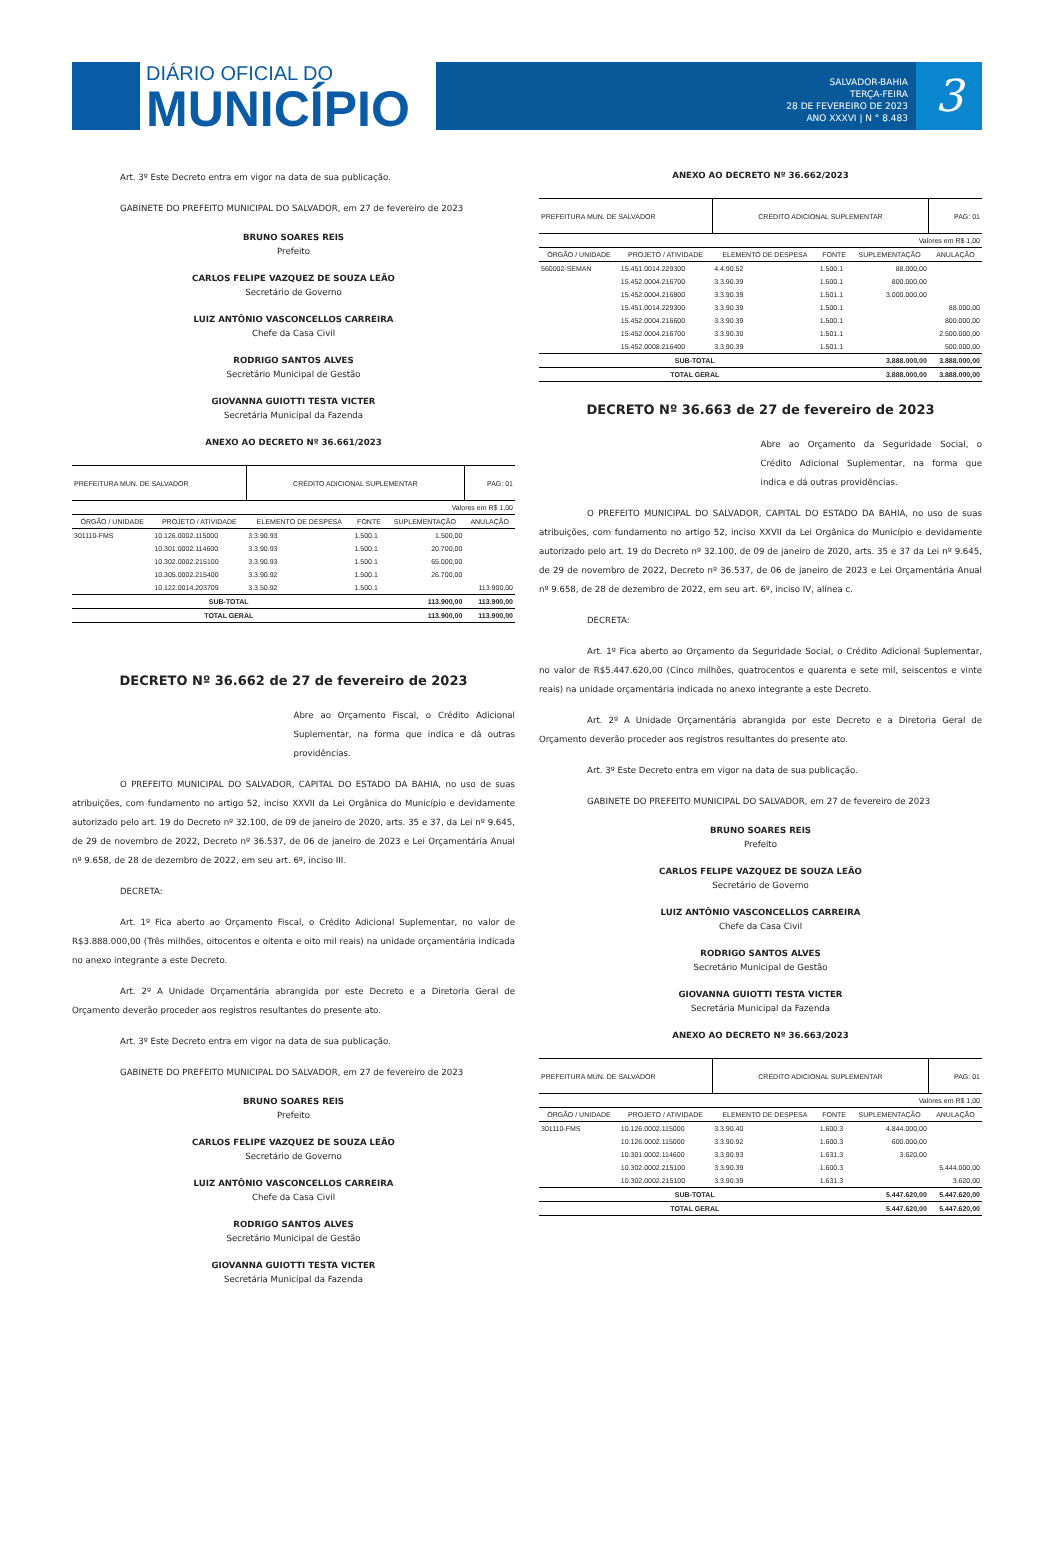DIÁRIO OFICIAL DO
MUNICÍPIO
SALVADOR-BAHIA
TERÇA-FEIRA
28 DE FEVEREIRO DE 2023
ANO XXXVI | N ° 8.483
3
Art. 3º Este Decreto entra em vigor na data de sua publicação.
GABINETE DO PREFEITO MUNICIPAL DO SALVADOR, em 27 de fevereiro de 2023
BRUNO SOARES REIS
Prefeito
CARLOS FELIPE VAZQUEZ DE SOUZA LEÃO
Secretário de Governo
LUIZ ANTÔNIO VASCONCELLOS CARREIRA
Chefe da Casa Civil
RODRIGO SANTOS ALVES
Secretário Municipal de Gestão
GIOVANNA GUIOTTI TESTA VICTER
Secretária Municipal da Fazenda
ANEXO AO DECRETO Nº 36.661/2023
| PREFEITURA MUN. DE SALVADOR | | CRÉDITO ADICIONAL SUPLEMENTAR | | | PAG: 01 |
| Valores em R$ 1,00 | | | | | |
| ÓRGÃO / UNIDADE | PROJETO / ATIVIDADE | ELEMENTO DE DESPESA | FONTE | SUPLEMENTAÇÃO | ANULAÇÃO |
| 301110-FMS | 10.126.0002.115000 | 3.3.90.93 | 1.500.1 | 1.500,00 | |
| | 10.301.0002.114600 | 3.3.90.93 | 1.500.1 | 20.700,00 | |
| | 10.302.0002.215100 | 3.3.90.93 | 1.500.1 | 65.000,00 | |
| | 10.305.0002.215400 | 3.3.90.92 | 1.500.1 | 26.700,00 | |
| | 10.122.0014.203709 | 3.3.50.92 | 1.500.1 | | 113.900,00 |
| SUB-TOTAL | | | | 113.900,00 | 113.900,00 |
| TOTAL GERAL | | | | 113.900,00 | 113.900,00 |
DECRETO Nº 36.662 de 27 de fevereiro de 2023
Abre ao Orçamento Fiscal, o Crédito Adicional Suplementar, na forma que indica e dá outras providências.
O PREFEITO MUNICIPAL DO SALVADOR, CAPITAL DO ESTADO DA BAHIA, no uso de suas atribuições, com fundamento no artigo 52, inciso XXVII da Lei Orgânica do Município e devidamente autorizado pelo art. 19 do Decreto nº 32.100, de 09 de janeiro de 2020, arts. 35 e 37, da Lei nº 9.645, de 29 de novembro de 2022, Decreto nº 36.537, de 06 de janeiro de 2023 e Lei Orçamentária Anual nº 9.658, de 28 de dezembro de 2022, em seu art. 6º, inciso III.
DECRETA:
Art. 1º Fica aberto ao Orçamento Fiscal, o Crédito Adicional Suplementar, no valor de R$3.888.000,00 (Três milhões, oitocentos e oitenta e oito mil reais) na unidade orçamentária indicada no anexo integrante a este Decreto.
Art. 2º A Unidade Orçamentária abrangida por este Decreto e a Diretoria Geral de Orçamento deverão proceder aos registros resultantes do presente ato.
Art. 3º Este Decreto entra em vigor na data de sua publicação.
GABINETE DO PREFEITO MUNICIPAL DO SALVADOR, em 27 de fevereiro de 2023
BRUNO SOARES REIS
Prefeito
CARLOS FELIPE VAZQUEZ DE SOUZA LEÃO
Secretário de Governo
LUIZ ANTÔNIO VASCONCELLOS CARREIRA
Chefe da Casa Civil
RODRIGO SANTOS ALVES
Secretário Municipal de Gestão
GIOVANNA GUIOTTI TESTA VICTER
Secretária Municipal da Fazenda
ANEXO AO DECRETO Nº 36.662/2023
| PREFEITURA MUN. DE SALVADOR | | CRÉDITO ADICIONAL SUPLEMENTAR | | | PAG: 01 |
| Valores em R$ 1,00 | | | | | |
| ÓRGÃO / UNIDADE | PROJETO / ATIVIDADE | ELEMENTO DE DESPESA | FONTE | SUPLEMENTAÇÃO | ANULAÇÃO |
| 560002-SEMAN | 15.451.0014.229300 | 4.4.90.52 | 1.500.1 | 88.000,00 | |
| | 15.452.0004.216700 | 3.3.90.39 | 1.500.1 | 800.000,00 | |
| | 15.452.0004.216800 | 3.3.90.39 | 1.501.1 | 3.000.000,00 | |
| | 15.451.0014.229300 | 3.3.90.39 | 1.500.1 | | 88.000,00 |
| | 15.452.0004.216600 | 3.3.90.39 | 1.500.1 | | 800.000,00 |
| | 15.452.0004.216700 | 3.3.90.30 | 1.501.1 | | 2.500.000,00 |
| | 15.452.0008.216400 | 3.3.90.39 | 1.501.1 | | 500.000,00 |
| SUB-TOTAL | | | | 3.888.000,00 | 3.888.000,00 |
| TOTAL GERAL | | | | 3.888.000,00 | 3.888.000,00 |
DECRETO Nº 36.663 de 27 de fevereiro de 2023
Abre ao Orçamento da Seguridade Social, o Crédito Adicional Suplementar, na forma que indica e dá outras providências.
O PREFEITO MUNICIPAL DO SALVADOR, CAPITAL DO ESTADO DA BAHIA, no uso de suas atribuições, com fundamento no artigo 52, inciso XXVII da Lei Orgânica do Município e devidamente autorizado pelo art. 19 do Decreto nº 32.100, de 09 de janeiro de 2020, arts. 35 e 37 da Lei nº 9.645, de 29 de novembro de 2022, Decreto nº 36.537, de 06 de janeiro de 2023 e Lei Orçamentária Anual nº 9.658, de 28 de dezembro de 2022, em seu art. 6º, inciso IV, alínea c.
DECRETA:
Art. 1º Fica aberto ao Orçamento da Seguridade Social, o Crédito Adicional Suplementar, no valor de R$5.447.620,00 (Cinco milhões, quatrocentos e quarenta e sete mil, seiscentos e vinte reais) na unidade orçamentária indicada no anexo integrante a este Decreto.
Art. 2º A Unidade Orçamentária abrangida por este Decreto e a Diretoria Geral de Orçamento deverão proceder aos registros resultantes do presente ato.
Art. 3º Este Decreto entra em vigor na data de sua publicação.
GABINETE DO PREFEITO MUNICIPAL DO SALVADOR, em 27 de fevereiro de 2023
BRUNO SOARES REIS
Prefeito
CARLOS FELIPE VAZQUEZ DE SOUZA LEÃO
Secretário de Governo
LUIZ ANTÔNIO VASCONCELLOS CARREIRA
Chefe da Casa Civil
RODRIGO SANTOS ALVES
Secretário Municipal de Gestão
GIOVANNA GUIOTTI TESTA VICTER
Secretária Municipal da Fazenda
ANEXO AO DECRETO Nº 36.663/2023
| PREFEITURA MUN. DE SALVADOR | | CRÉDITO ADICIONAL SUPLEMENTAR | | | PAG: 01 |
| Valores em R$ 1,00 | | | | | |
| ÓRGÃO / UNIDADE | PROJETO / ATIVIDADE | ELEMENTO DE DESPESA | FONTE | SUPLEMENTAÇÃO | ANULAÇÃO |
| 301110-FMS | 10.126.0002.115000 | 3.3.90.40 | 1.600.3 | 4.844.000,00 | |
| | 10.126.0002.115000 | 3.3.90.92 | 1.600.3 | 600.000,00 | |
| | 10.301.0002.114600 | 3.3.90.93 | 1.631.3 | 3.620,00 | |
| | 10.302.0002.215100 | 3.3.90.39 | 1.600.3 | | 5.444.000,00 |
| | 10.302.0002.215100 | 3.3.90.39 | 1.631.3 | | 3.620,00 |
| SUB-TOTAL | | | | 5.447.620,00 | 5.447.620,00 |
| TOTAL GERAL | | | | 5.447.620,00 | 5.447.620,00 |